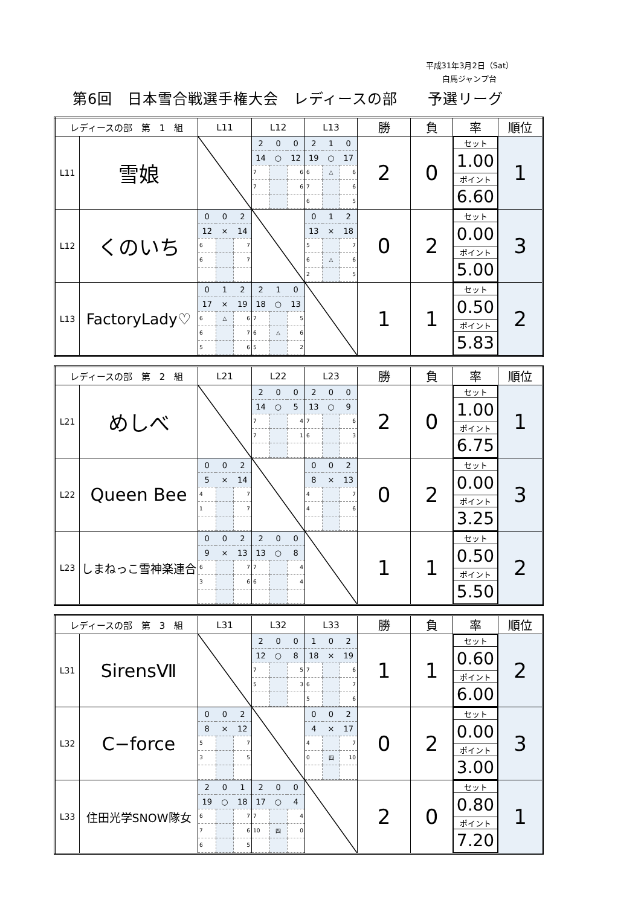平成31年3月2日（Sat）
白馬ジャンプ台
第6回　日本雪合戦選手権大会　レディースの部　　予選リーグ
| レディースの部 第 1 組 | | L11 | L12 | L13 | 勝 | 負 | 率 | 順位 |
| --- | --- | --- | --- | --- | --- | --- | --- | --- |
| L11 | 雪娘 | | / 2 / 0 / 0 / / 14 / ○ / 12 / / 7 / / 6 / / 7 / / 6 / | / 2 / 1 / 0 / / 19 / ○ / 17 / / 6 / △ / 6 / / 7 / / 6 / / 6 / / 5 / | 2 | 0 | / セット / / 1.00 / / ポイント / / 6.60 / | 1 |
| L12 | くのいち | / 0 / 0 / 2 / / 12 / × / 14 / / 6 / / 7 / / 6 / / 7 / | | / 0 / 1 / 2 / / 13 / × / 18 / / 5 / / 7 / / 6 / △ / 6 / / 2 / / 5 / | 0 | 2 | / セット / / 0.00 / / ポイント / / 5.00 / | 3 |
| L13 | FactoryLady♡ | / 0 / 1 / 2 / / 17 / × / 19 / / 6 / △ / 6 / / 6 / / 7 / / 5 / / 6 / | / 2 / 1 / 0 / / 18 / ○ / 13 / / 7 / / 5 / / 6 / △ / 6 / / 5 / / 2 / | | 1 | 1 | / セット / / 0.50 / / ポイント / / 5.83 / | 2 |
| レディースの部 第 2 組 | | L21 | L22 | L23 | 勝 | 負 | 率 | 順位 |
| --- | --- | --- | --- | --- | --- | --- | --- | --- |
| L21 | めしべ | | / 2 / 0 / 0 / / 14 / ○ / 5 / / 7 / / 4 / / 7 / / 1 / | / 2 / 0 / 0 / / 13 / ○ / 9 / / 7 / / 6 / / 6 / / 3 / | 2 | 0 | / セット / / 1.00 / / ポイント / / 6.75 / | 1 |
| L22 | Queen Bee | / 0 / 0 / 2 / / 5 / × / 14 / / 4 / / 7 / / 1 / / 7 / | | / 0 / 0 / 2 / / 8 / × / 13 / / 4 / / 7 / / 4 / / 6 / | 0 | 2 | / セット / / 0.00 / / ポイント / / 3.25 / | 3 |
| L23 | しまねっこ雪神楽連合 | / 0 / 0 / 2 / / 9 / × / 13 / / 6 / / 7 / / 3 / / 6 / | / 2 / 0 / 0 / / 13 / ○ / 8 / / 7 / / 4 / / 6 / / 4 / | | 1 | 1 | / セット / / 0.50 / / ポイント / / 5.50 / | 2 |
| レディースの部 第 3 組 | | L31 | L32 | L33 | 勝 | 負 | 率 | 順位 |
| --- | --- | --- | --- | --- | --- | --- | --- | --- |
| L31 | SirensⅦ | | / 2 / 0 / 0 / / 12 / ○ / 8 / / 7 / / 5 / / 5 / / 3 / | / 1 / 0 / 2 / / 18 / × / 19 / / 7 / / 6 / / 6 / / 7 / / 5 / / 6 / | 1 | 1 | / セット / / 0.60 / / ポイント / / 6.00 / | 2 |
| L32 | C−force | / 0 / 0 / 2 / / 8 / × / 12 / / 5 / / 7 / / 3 / / 5 / | | / 0 / 0 / 2 / / 4 / × / 17 / / 4 / / 7 / / 0 / 四 / 10 / | 0 | 2 | / セット / / 0.00 / / ポイント / / 3.00 / | 3 |
| L33 | 住田光学SNOW隊女 | / 2 / 0 / 1 / / 19 / ○ / 18 / / 6 / / 7 / / 7 / / 6 / / 6 / / 5 / | / 2 / 0 / 0 / / 17 / ○ / 4 / / 7 / / 4 / / 10 / 四 / 0 / | | 2 | 0 | / セット / / 0.80 / / ポイント / / 7.20 / | 1 |